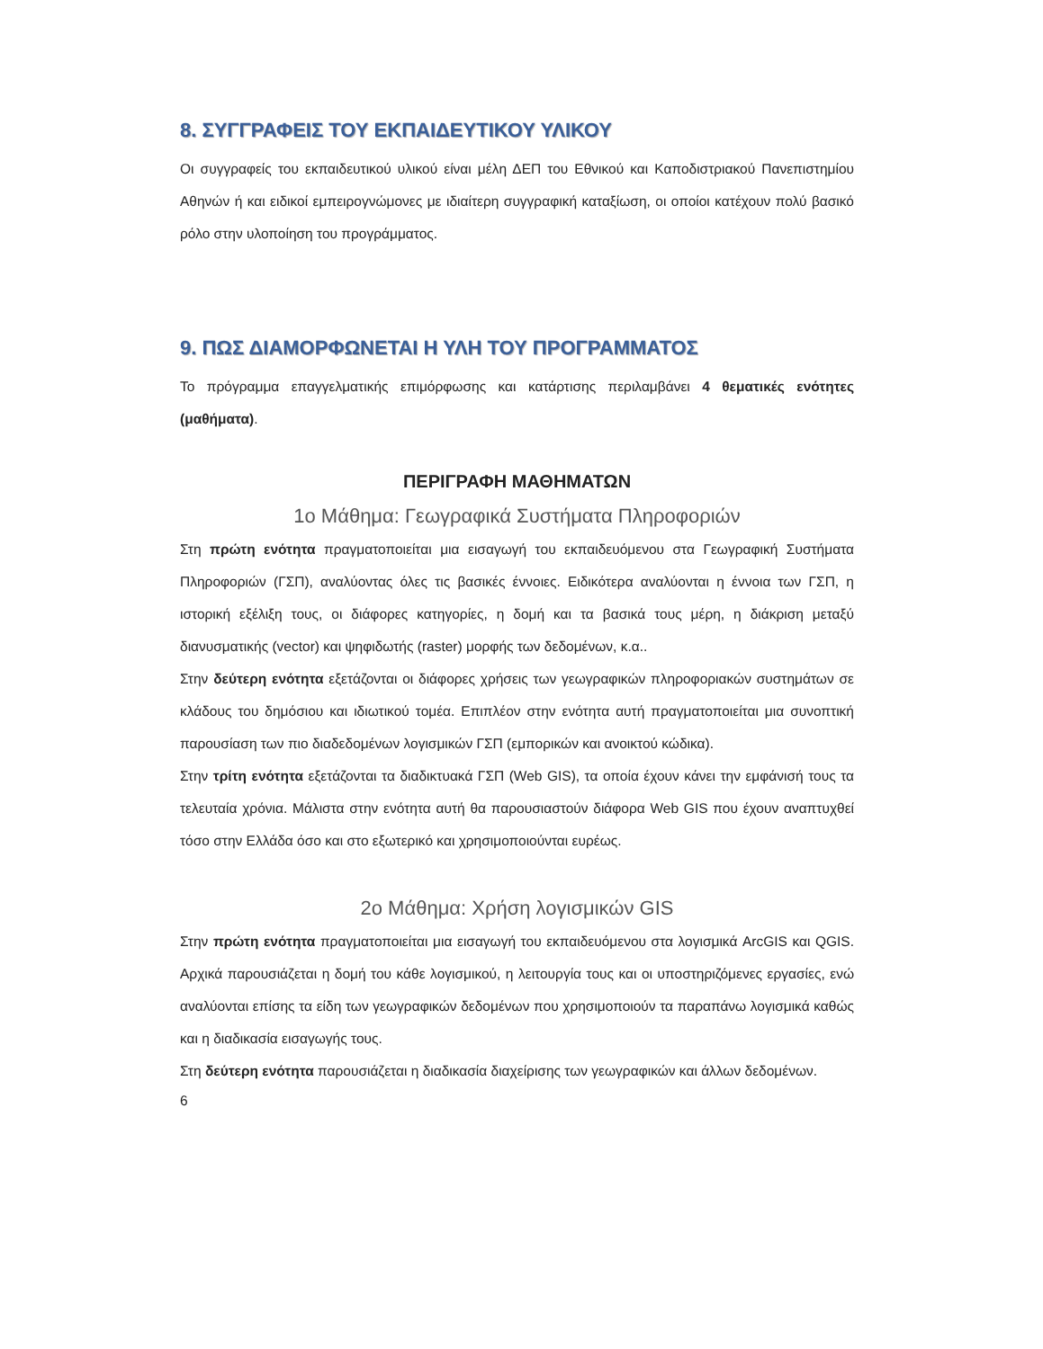8. ΣΥΓΓΡΑΦΕΙΣ ΤΟΥ ΕΚΠΑΙΔΕΥΤΙΚΟΥ ΥΛΙΚΟΥ
Οι συγγραφείς του εκπαιδευτικού υλικού είναι μέλη ΔΕΠ του Εθνικού και Καποδιστριακού Πανεπιστημίου Αθηνών ή και ειδικοί εμπειρογνώμονες με ιδιαίτερη συγγραφική καταξίωση, οι οποίοι κατέχουν πολύ βασικό ρόλο στην υλοποίηση του προγράμματος.
9. ΠΩΣ ΔΙΑΜΟΡΦΩΝΕΤΑΙ Η ΥΛΗ ΤΟΥ ΠΡΟΓΡΑΜΜΑΤΟΣ
Το πρόγραμμα επαγγελματικής επιμόρφωσης και κατάρτισης περιλαμβάνει 4 θεματικές ενότητες (μαθήματα).
ΠΕΡΙΓΡΑΦΗ ΜΑΘΗΜΑΤΩΝ
1ο Μάθημα: Γεωγραφικά Συστήματα Πληροφοριών
Στη πρώτη ενότητα πραγματοποιείται μια εισαγωγή του εκπαιδευόμενου στα Γεωγραφική Συστήματα Πληροφοριών (ΓΣΠ), αναλύοντας όλες τις βασικές έννοιες. Ειδικότερα αναλύονται η έννοια των ΓΣΠ, η ιστορική εξέλιξη τους, οι διάφορες κατηγορίες, η δομή και τα βασικά τους μέρη, η διάκριση μεταξύ διανυσματικής (vector) και ψηφιδωτής (raster) μορφής των δεδομένων, κ.α..
Στην δεύτερη ενότητα εξετάζονται οι διάφορες χρήσεις των γεωγραφικών πληροφοριακών συστημάτων σε κλάδους του δημόσιου και ιδιωτικού τομέα. Επιπλέον στην ενότητα αυτή πραγματοποιείται μια συνοπτική παρουσίαση των πιο διαδεδομένων λογισμικών ΓΣΠ (εμπορικών και ανοικτού κώδικα).
Στην τρίτη ενότητα εξετάζονται τα διαδικτυακά ΓΣΠ (Web GIS), τα οποία έχουν κάνει την εμφάνισή τους τα τελευταία χρόνια. Μάλιστα στην ενότητα αυτή θα παρουσιαστούν διάφορα Web GIS που έχουν αναπτυχθεί τόσο στην Ελλάδα όσο και στο εξωτερικό και χρησιμοποιούνται ευρέως.
2ο Μάθημα: Χρήση λογισμικών GIS
Στην πρώτη ενότητα πραγματοποιείται μια εισαγωγή του εκπαιδευόμενου στα λογισμικά ArcGIS και QGIS. Αρχικά παρουσιάζεται η δομή του κάθε λογισμικού, η λειτουργία τους και οι υποστηριζόμενες εργασίες, ενώ αναλύονται επίσης τα είδη των γεωγραφικών δεδομένων που χρησιμοποιούν τα παραπάνω λογισμικά καθώς και η διαδικασία εισαγωγής τους.
Στη δεύτερη ενότητα παρουσιάζεται η διαδικασία διαχείρισης των γεωγραφικών και άλλων δεδομένων.
6